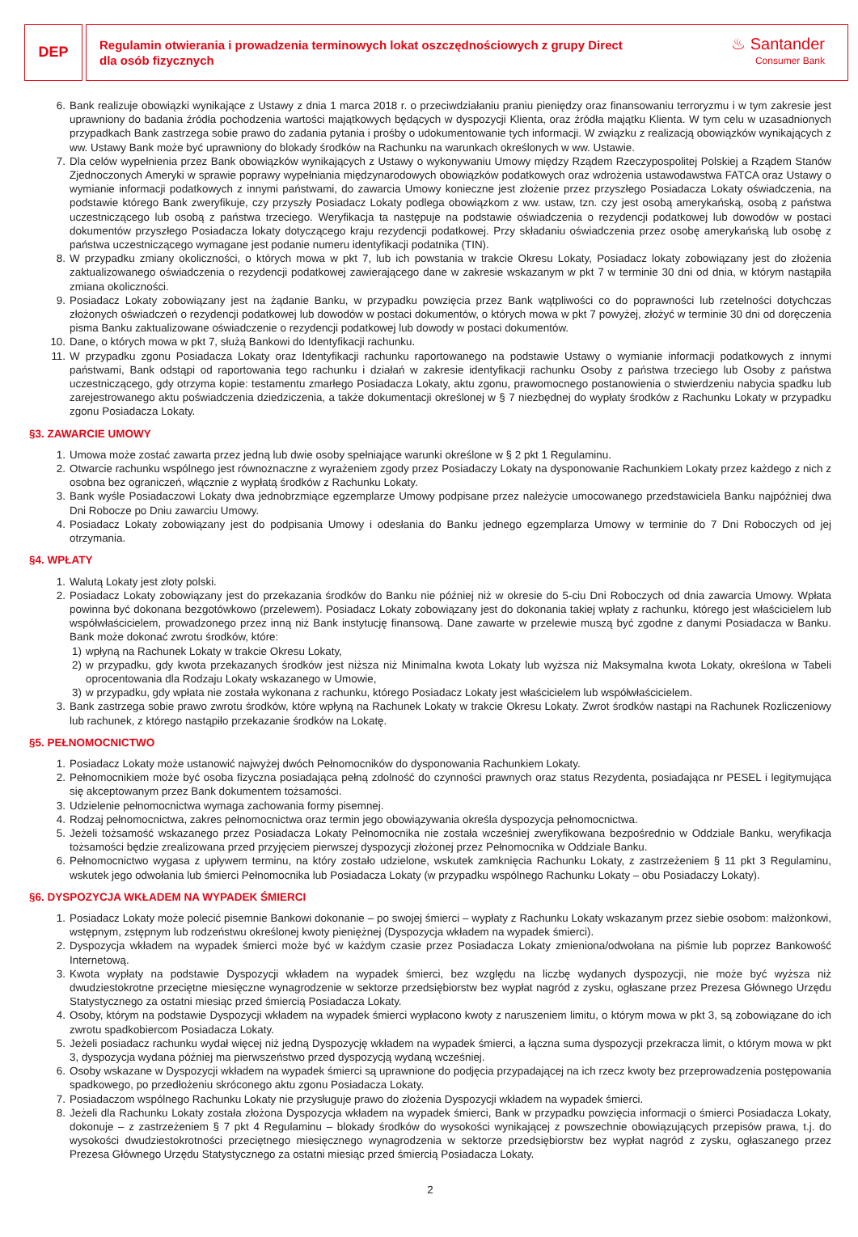DEP
Regulamin otwierania i prowadzenia terminowych lokat oszczędnościowych z grupy Direct
dla osób fizycznych
♨ Santander
Consumer Bank
6. Bank realizuje obowiązki wynikające z Ustawy z dnia 1 marca 2018 r. o przeciwdziałaniu praniu pieniędzy oraz finansowaniu terroryzmu i w tym zakresie jest uprawniony do badania źródła pochodzenia wartości majątkowych będących w dyspozycji Klienta, oraz źródła majątku Klienta. W tym celu w uzasadnionych przypadkach Bank zastrzega sobie prawo do zadania pytania i prośby o udokumentowanie tych informacji. W związku z realizacją obowiązków wynikających z ww. Ustawy Bank może być uprawniony do blokady środków na Rachunku na warunkach określonych w ww. Ustawie.
7. Dla celów wypełnienia przez Bank obowiązków wynikających z Ustawy o wykonywaniu Umowy między Rządem Rzeczypospolitej Polskiej a Rządem Stanów Zjednoczonych Ameryki w sprawie poprawy wypełniania międzynarodowych obowiązków podatkowych oraz wdrożenia ustawodawstwa FATCA oraz Ustawy o wymianie informacji podatkowych z innymi państwami, do zawarcia Umowy konieczne jest złożenie przez przyszłego Posiadacza Lokaty oświadczenia, na podstawie którego Bank zweryfikuje, czy przyszły Posiadacz Lokaty podlega obowiązkom z ww. ustaw, tzn. czy jest osobą amerykańską, osobą z państwa uczestniczącego lub osobą z państwa trzeciego. Weryfikacja ta następuje na podstawie oświadczenia o rezydencji podatkowej lub dowodów w postaci dokumentów przyszłego Posiadacza lokaty dotyczącego kraju rezydencji podatkowej. Przy składaniu oświadczenia przez osobę amerykańską lub osobę z państwa uczestniczącego wymagane jest podanie numeru identyfikacji podatnika (TIN).
8. W przypadku zmiany okoliczności, o których mowa w pkt 7, lub ich powstania w trakcie Okresu Lokaty, Posiadacz lokaty zobowiązany jest do złożenia zaktualizowanego oświadczenia o rezydencji podatkowej zawierającego dane w zakresie wskazanym w pkt 7 w terminie 30 dni od dnia, w którym nastąpiła zmiana okoliczności.
9. Posiadacz Lokaty zobowiązany jest na żądanie Banku, w przypadku powzięcia przez Bank wątpliwości co do poprawności lub rzetelności dotychczas złożonych oświadczeń o rezydencji podatkowej lub dowodów w postaci dokumentów, o których mowa w pkt 7 powyżej, złożyć w terminie 30 dni od doręczenia pisma Banku zaktualizowane oświadczenie o rezydencji podatkowej lub dowody w postaci dokumentów.
10. Dane, o których mowa w pkt 7, służą Bankowi do Identyfikacji rachunku.
11. W przypadku zgonu Posiadacza Lokaty oraz Identyfikacji rachunku raportowanego na podstawie Ustawy o wymianie informacji podatkowych z innymi państwami, Bank odstąpi od raportowania tego rachunku i działań w zakresie identyfikacji rachunku Osoby z państwa trzeciego lub Osoby z państwa uczestniczącego, gdy otrzyma kopie: testamentu zmarłego Posiadacza Lokaty, aktu zgonu, prawomocnego postanowienia o stwierdzeniu nabycia spadku lub zarejestrowanego aktu poświadczenia dziedziczenia, a także dokumentacji określonej w § 7 niezbędnej do wypłaty środków z Rachunku Lokaty w przypadku zgonu Posiadacza Lokaty.
§3. ZAWARCIE UMOWY
1. Umowa może zostać zawarta przez jedną lub dwie osoby spełniające warunki określone w § 2 pkt 1 Regulaminu.
2. Otwarcie rachunku wspólnego jest równoznaczne z wyrażeniem zgody przez Posiadaczy Lokaty na dysponowanie Rachunkiem Lokaty przez każdego z nich z osobna bez ograniczeń, włącznie z wypłatą środków z Rachunku Lokaty.
3. Bank wyśle Posiadaczowi Lokaty dwa jednobrzmiące egzemplarze Umowy podpisane przez należycie umocowanego przedstawiciela Banku najpóźniej dwa Dni Robocze po Dniu zawarciu Umowy.
4. Posiadacz Lokaty zobowiązany jest do podpisania Umowy i odesłania do Banku jednego egzemplarza Umowy w terminie do 7 Dni Roboczych od jej otrzymania.
§4. WPŁATY
1. Walutą Lokaty jest złoty polski.
2. Posiadacz Lokaty zobowiązany jest do przekazania środków do Banku nie później niż w okresie do 5-ciu Dni Roboczych od dnia zawarcia Umowy. Wpłata powinna być dokonana bezgotówkowo (przelewem). Posiadacz Lokaty zobowiązany jest do dokonania takiej wpłaty z rachunku, którego jest właścicielem lub współwłaścicielem, prowadzonego przez inną niż Bank instytucję finansową. Dane zawarte w przelewie muszą być zgodne z danymi Posiadacza w Banku. Bank może dokonać zwrotu środków, które:
1) wpłyną na Rachunek Lokaty w trakcie Okresu Lokaty,
2) w przypadku, gdy kwota przekazanych środków jest niższa niż Minimalna kwota Lokaty lub wyższa niż Maksymalna kwota Lokaty, określona w Tabeli oprocentowania dla Rodzaju Lokaty wskazanego w Umowie,
3) w przypadku, gdy wpłata nie została wykonana z rachunku, którego Posiadacz Lokaty jest właścicielem lub współwłaścicielem.
3. Bank zastrzega sobie prawo zwrotu środków, które wpłyną na Rachunek Lokaty w trakcie Okresu Lokaty. Zwrot środków nastąpi na Rachunek Rozliczeniowy lub rachunek, z którego nastąpiło przekazanie środków na Lokatę.
§5. PEŁNOMOCNICTWO
1. Posiadacz Lokaty może ustanowić najwyżej dwóch Pełnomocników do dysponowania Rachunkiem Lokaty.
2. Pełnomocnikiem może być osoba fizyczna posiadająca pełną zdolność do czynności prawnych oraz status Rezydenta, posiadająca nr PESEL i legitymująca się akceptowanym przez Bank dokumentem tożsamości.
3. Udzielenie pełnomocnictwa wymaga zachowania formy pisemnej.
4. Rodzaj pełnomocnictwa, zakres pełnomocnictwa oraz termin jego obowiązywania określa dyspozycja pełnomocnictwa.
5. Jeżeli tożsamość wskazanego przez Posiadacza Lokaty Pełnomocnika nie została wcześniej zweryfikowana bezpośrednio w Oddziale Banku, weryfikacja tożsamości będzie zrealizowana przed przyjęciem pierwszej dyspozycji złożonej przez Pełnomocnika w Oddziale Banku.
6. Pełnomocnictwo wygasa z upływem terminu, na który zostało udzielone, wskutek zamknięcia Rachunku Lokaty, z zastrzeżeniem § 11 pkt 3 Regulaminu, wskutek jego odwołania lub śmierci Pełnomocnika lub Posiadacza Lokaty (w przypadku wspólnego Rachunku Lokaty – obu Posiadaczy Lokaty).
§6. DYSPOZYCJA WKŁADEM NA WYPADEK ŚMIERCI
1. Posiadacz Lokaty może polecić pisemnie Bankowi dokonanie – po swojej śmierci – wypłaty z Rachunku Lokaty wskazanym przez siebie osobom: małżonkowi, wstępnym, zstępnym lub rodzeństwu określonej kwoty pieniężnej (Dyspozycja wkładem na wypadek śmierci).
2. Dyspozycja wkładem na wypadek śmierci może być w każdym czasie przez Posiadacza Lokaty zmieniona/odwołana na piśmie lub poprzez Bankowość Internetową.
3. Kwota wypłaty na podstawie Dyspozycji wkładem na wypadek śmierci, bez względu na liczbę wydanych dyspozycji, nie może być wyższa niż dwudziestokrotne przeciętne miesięczne wynagrodzenie w sektorze przedsiębiorstw bez wypłat nagród z zysku, ogłaszane przez Prezesa Głównego Urzędu Statystycznego za ostatni miesiąc przed śmiercią Posiadacza Lokaty.
4. Osoby, którym na podstawie Dyspozycji wkładem na wypadek śmierci wypłacono kwoty z naruszeniem limitu, o którym mowa w pkt 3, są zobowiązane do ich zwrotu spadkobiercom Posiadacza Lokaty.
5. Jeżeli posiadacz rachunku wydał więcej niż jedną Dyspozycję wkładem na wypadek śmierci, a łączna suma dyspozycji przekracza limit, o którym mowa w pkt 3, dyspozycja wydana później ma pierwszeństwo przed dyspozycją wydaną wcześniej.
6. Osoby wskazane w Dyspozycji wkładem na wypadek śmierci są uprawnione do podjęcia przypadającej na ich rzecz kwoty bez przeprowadzenia postępowania spadkowego, po przedłożeniu skróconego aktu zgonu Posiadacza Lokaty.
7. Posiadaczom wspólnego Rachunku Lokaty nie przysługuje prawo do złożenia Dyspozycji wkładem na wypadek śmierci.
8. Jeżeli dla Rachunku Lokaty została złożona Dyspozycja wkładem na wypadek śmierci, Bank w przypadku powzięcia informacji o śmierci Posiadacza Lokaty, dokonuje – z zastrzeżeniem § 7 pkt 4 Regulaminu – blokady środków do wysokości wynikającej z powszechnie obowiązujących przepisów prawa, t.j. do wysokości dwudziestokrotności przeciętnego miesięcznego wynagrodzenia w sektorze przedsiębiorstw bez wypłat nagród z zysku, ogłaszanego przez Prezesa Głównego Urzędu Statystycznego za ostatni miesiąc przed śmiercią Posiadacza Lokaty.
2